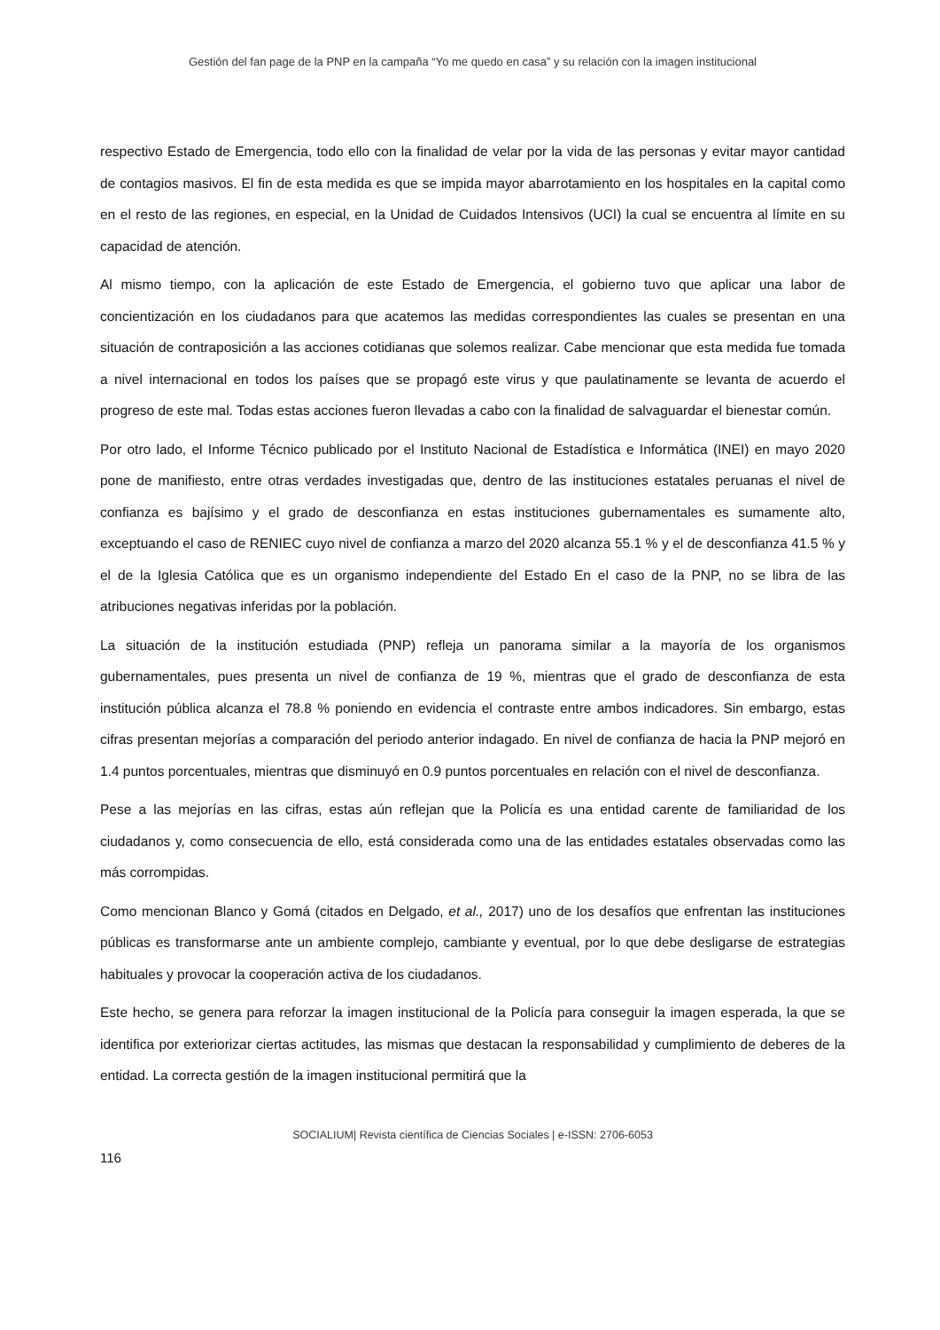Gestión del fan page de la PNP en la campaña “Yo me quedo en casa” y su relación con la imagen institucional
respectivo Estado de Emergencia, todo ello con la finalidad de velar por la vida de las personas y evitar mayor cantidad de contagios masivos. El fin de esta medida es que se impida mayor abarrotamiento en los hospitales en la capital como en el resto de las regiones, en especial, en la Unidad de Cuidados Intensivos (UCI) la cual se encuentra al límite en su capacidad de atención.
Al mismo tiempo, con la aplicación de este Estado de Emergencia, el gobierno tuvo que aplicar una labor de concientización en los ciudadanos para que acatemos las medidas correspondientes las cuales se presentan en una situación de contraposición a las acciones cotidianas que solemos realizar. Cabe mencionar que esta medida fue tomada a nivel internacional en todos los países que se propagó este virus y que paulatinamente se levanta de acuerdo el progreso de este mal. Todas estas acciones fueron llevadas a cabo con la finalidad de salvaguardar el bienestar común.
Por otro lado, el Informe Técnico publicado por el Instituto Nacional de Estadística e Informática (INEI) en mayo 2020 pone de manifiesto, entre otras verdades investigadas que, dentro de las instituciones estatales peruanas el nivel de confianza es bajísimo y el grado de desconfianza en estas instituciones gubernamentales es sumamente alto, exceptuando el caso de RENIEC cuyo nivel de confianza a marzo del 2020 alcanza 55.1 % y el de desconfianza 41.5 % y el de la Iglesia Católica que es un organismo independiente del Estado En el caso de la PNP, no se libra de las atribuciones negativas inferidas por la población.
La situación de la institución estudiada (PNP) refleja un panorama similar a la mayoría de los organismos gubernamentales, pues presenta un nivel de confianza de 19 %, mientras que el grado de desconfianza de esta institución pública alcanza el 78.8 % poniendo en evidencia el contraste entre ambos indicadores. Sin embargo, estas cifras presentan mejorías a comparación del periodo anterior indagado. En nivel de confianza de hacia la PNP mejoró en 1.4 puntos porcentuales, mientras que disminuyó en 0.9 puntos porcentuales en relación con el nivel de desconfianza.
Pese a las mejorías en las cifras, estas aún reflejan que la Policía es una entidad carente de familiaridad de los ciudadanos y, como consecuencia de ello, está considerada como una de las entidades estatales observadas como las más corrompidas.
Como mencionan Blanco y Gomá (citados en Delgado, et al., 2017) uno de los desafíos que enfrentan las instituciones públicas es transformarse ante un ambiente complejo, cambiante y eventual, por lo que debe desligarse de estrategias habituales y provocar la cooperación activa de los ciudadanos.
Este hecho, se genera para reforzar la imagen institucional de la Policía para conseguir la imagen esperada, la que se identifica por exteriorizar ciertas actitudes, las mismas que destacan la responsabilidad y cumplimiento de deberes de la entidad. La correcta gestión de la imagen institucional permitirá que la
SOCIALIUM| Revista científica de Ciencias Sociales | e-ISSN: 2706-6053
116